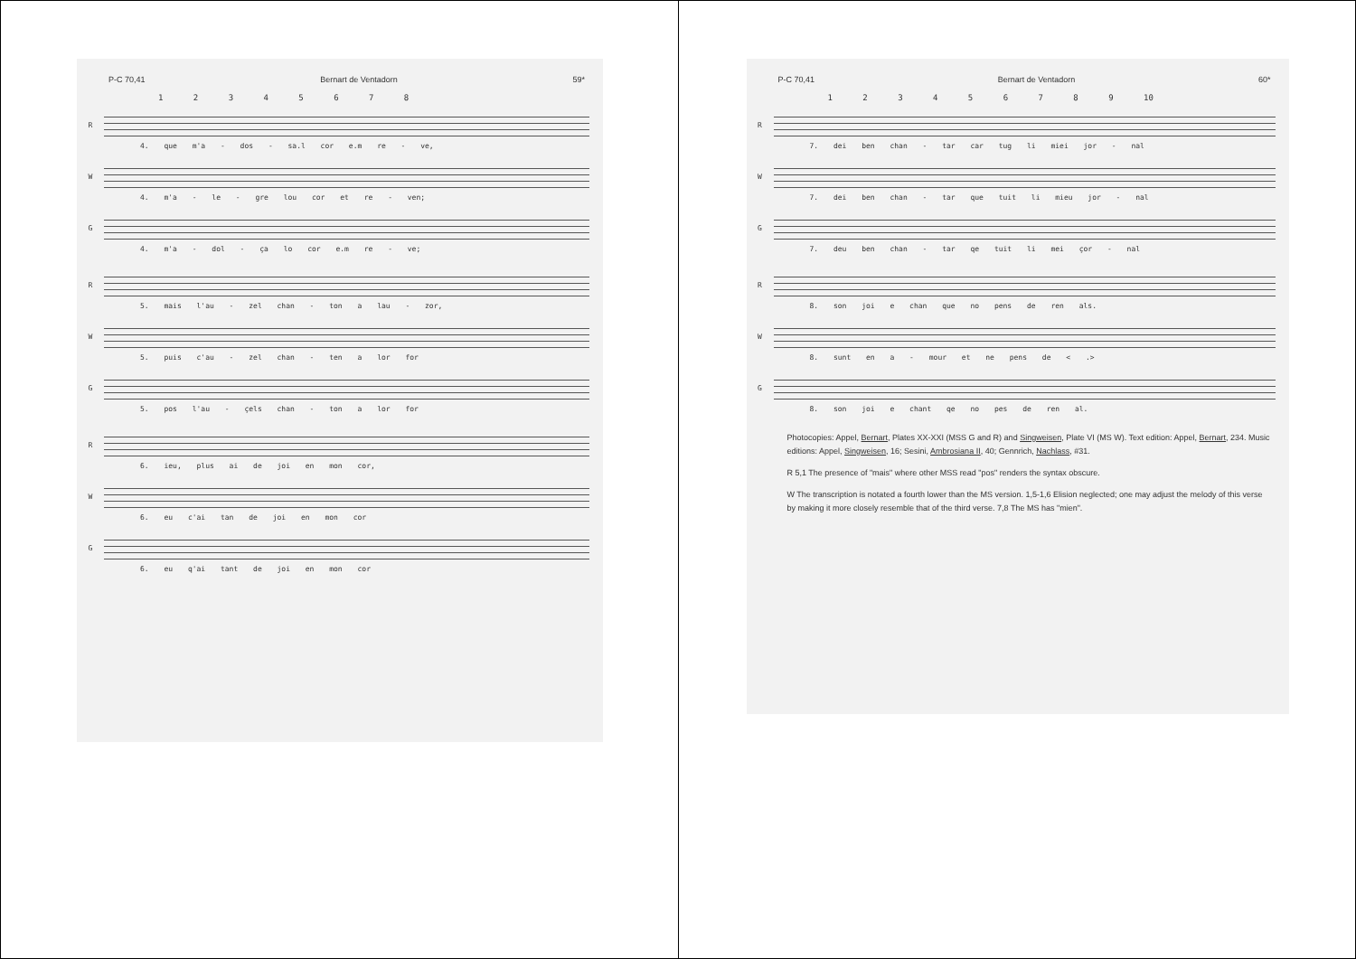P-C 70,41 Bernart de Ventadorn 59*
1 2 3 4 5 6 7 8
R
4. que m'a - dos - sa.l cor e.m re - ve,
W
4. m'a - le - gre lou cor et re - ven;
G
4. m'a - dol - ça lo cor e.m re - ve;
R
5. mais l'au - zel chan - ton a lau - zor,
W
5. puis c'au - zel chan - ten a lor for
G
5. pos l'au - çels chan - ton a lor for
R
6. ieu, plus ai de joi en mon cor,
W
6. eu c'ai tan de joi en mon cor
G
6. eu q'ai tant de joi en mon cor
P-C 70,41 Bernart de Ventadorn 60*
1 2 3 4 5 6 7 8 9 10
R
7. dei ben chan - tar car tug li miei jor - nal
W
7. dei ben chan - tar que tuit li mieu jor - nal
G
7. deu ben chan - tar qe tuit li mei çor - nal
R
8. son joi e chan que no pens de ren als.
W
8. sunt en a - mour et ne pens de < .>
G
8. son joi e chant qe no pes de ren al.
Photocopies: Appel, Bernart, Plates XX-XXI (MSS G and R) and Singweisen, Plate VI (MS W). Text edition: Appel, Bernart, 234. Music editions: Appel, Singweisen, 16; Sesini, Ambrosiana II, 40; Gennrich, Nachlass, #31.
R 5,1 The presence of "mais" where other MSS read "pos" renders the syntax obscure.
W The transcription is notated a fourth lower than the MS version. 1,5-1,6 Elision neglected; one may adjust the melody of this verse by making it more closely resemble that of the third verse. 7,8 The MS has "mien".